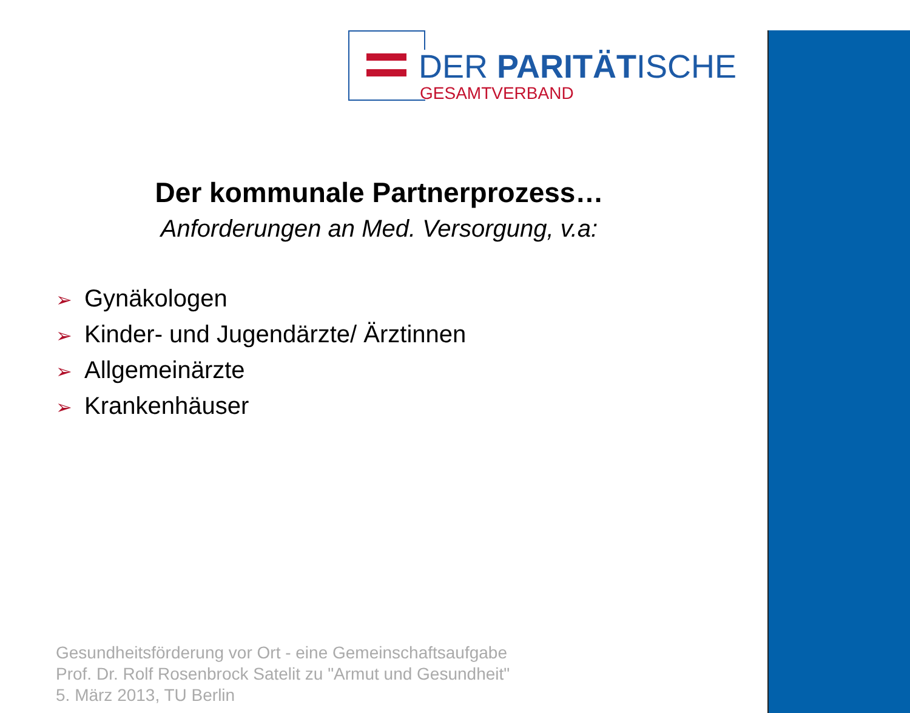DER PARITÄTISCHE
GESAMTVERBAND
Der kommunale Partnerprozess…
Anforderungen an Med. Versorgung, v.a:
➢ Gynäkologen
➢ Kinder- und Jugendärzte/ Ärztinnen
➢ Allgemeinärzte
➢ Krankenhäuser
Gesundheitsförderung vor Ort - eine Gemeinschaftsaufgabe
Prof. Dr. Rolf Rosenbrock Satelit zu "Armut und Gesundheit"
5. März 2013, TU Berlin